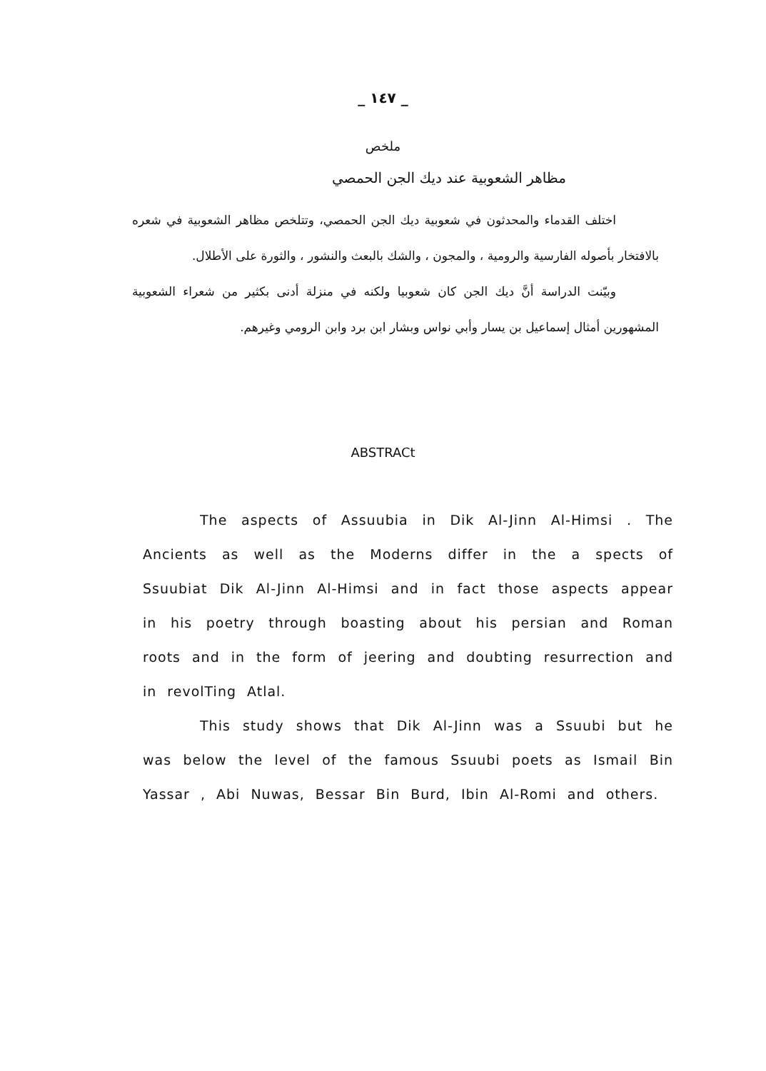_ ١٤٧ _
ملخص
مظاهر الشعوبية عند ديك الجن الحمصي
اختلف القدماء والمحدثون في شعوبية ديك الجن الحمصي، وتتلخص مظاهر الشعوبية في شعره بالافتخار بأصوله الفارسية والرومية ، والمجون ، والشك بالبعث والنشور ، والثورة على الأطلال.
وبيّنت الدراسة أنَّ ديك الجن كان شعوبيا ولكنه في منزلة أدنى بكثير من شعراء الشعوبية المشهورين أمثال إسماعيل بن يسار وأبي نواس وبشار ابن برد وابن الرومي وغيرهم.
ABSTRACt
The aspects of Assuubia in Dik Al-Jinn Al-Himsi . The Ancients as well as the Moderns differ in the a spects of Ssuubiat Dik Al-Jinn Al-Himsi and in fact those aspects appear in his poetry through boasting about his persian and Roman roots and in the form of jeering and doubting resurrection and in revolTing Atlal.
This study shows that Dik Al-Jinn was a Ssuubi but he was below the level of the famous Ssuubi poets as Ismail Bin Yassar , Abi Nuwas, Bessar Bin Burd, Ibin Al-Romi and others.